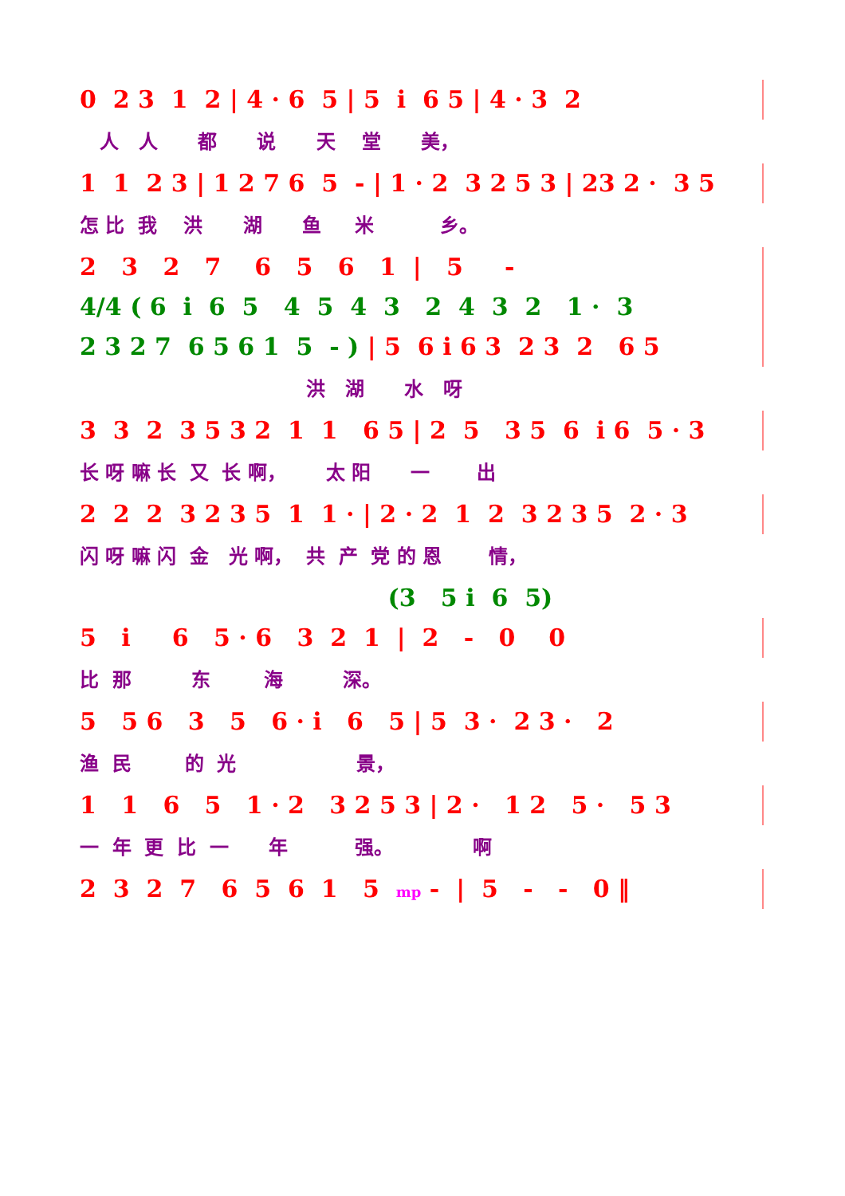0 2 3 1 2 | 4 · 6 5 | 5 i 6 5 | 4 · 3 2
人 人 都 说 天 堂 美，
1 1 2 3 | 1 2 7 6 5 - | 1 · 2 3 2 5 3 | 23 2 · 3 5
怎 比 我 洪 湖 鱼 米 乡。
2 3 2 7 6 5 6 1 | 5 -
4/4 ( 6 i 6 5 4 5 4 3 2 4 3 2 1 · 3
2 3 2 7 6 5 6 1 5 - ) | 5 6 i 6 3 2 3 2 6 5
洪 湖 水 呀
3 3 2 3 5 3 2 1 1 6 5 | 2 5 3 5 6 i 6 5 · 3
长 呀 嘛 长 又 长 啊， 太 阳 一 出
2 2 2 3 2 3 5 1 1 · | 2 · 2 1 2 3 2 3 5 2 · 3
闪 呀 嘛 闪 金 光 啊， 共 产 党 的 恩 情，
(3 5 i 6 5)
5 i 6 5 · 6 3 2 1 | 2 - 0 0
比 那 东 海 深。
5 5 6 3 5 6 · i 6 5 | 5 3 · 2 3 · 2
渔 民 的 光 景，
1 1 6 5 1 · 2 3 2 5 3 | 2 · 1 2 5 · 5 3
一 年 更 比 一 年 强。 啊
2 3 2 7 6 5 6 1 5 mp - | 5 - - 0 ‖